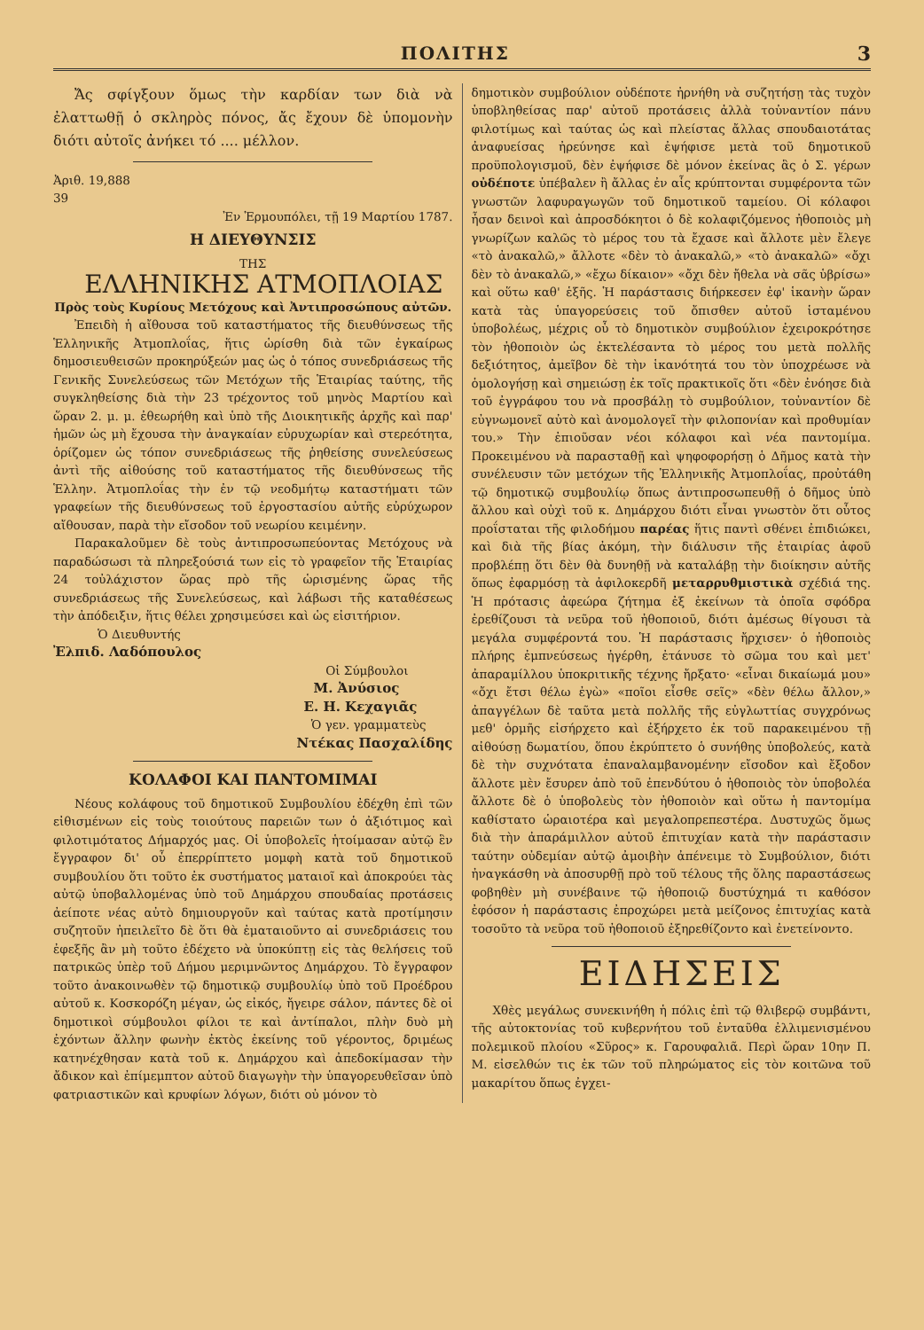ΠΟΛΙΤΗΣ 3
Ἄς σφίγξουν ὅμως τὴν καρδίαν των διὰ νὰ ἐλαττωθῇ ὁ σκληρὸς πόνος, ἄς ἔχουν δὲ ὑπομονὴν διότι αὐτοῖς ἀνήκει τό .... μέλλον.
Ἀριθ. 19,888
39
Ἐν Ἑρμουπόλει, τῇ 19 Μαρτίου 1787.
Η ΔΙΕΥΘΥΝΣΙΣ
ΤΗΣ
ΕΛΛΗΝΙΚΗΣ ΑΤΜΟΠΛΟΙΑΣ
Πρὸς τοὺς Κυρίους Μετόχους καὶ Ἀντιπροσώπους αὐτῶν.
Ἐπειδὴ ἡ αἴθουσα τοῦ καταστήματος τῆς διευθύνσεως τῆς Ἑλληνικῆς Ἀτμοπλοΐας, ἥτις ὡρίσθη διὰ τῶν ἐγκαίρως δημοσιευθεισῶν προκηρύξεών μας ὡς ὁ τόπος συνεδριάσεως τῆς Γενικῆς Συνελεύσεως τῶν Μετόχων τῆς Ἑταιρίας ταύτης, τῆς συγκληθείσης διὰ τὴν 23 τρέχοντος τοῦ μηνὸς Μαρτίου καὶ ὥραν 2. μ. μ. ἐθεωρήθη καὶ ὑπὸ τῆς Διοικητικῆς ἀρχῆς καὶ παρ' ἡμῶν ὡς μὴ ἔχουσα τὴν ἀναγκαίαν εὐρυχωρίαν καὶ στερεότητα, ὁρίζομεν ὡς τόπον συνεδριάσεως τῆς ῥηθείσης συνελεύσεως ἀντὶ τῆς αἰθούσης τοῦ καταστήματος τῆς διευθύνσεως τῆς Ἑλλην. Ἀτμοπλοΐας τὴν ἐν τῷ νεοδμήτῳ καταστήματι τῶν γραφείων τῆς διευθύνσεως τοῦ ἐργοστασίου αὐτῆς εὐρύχωρον αἴθουσαν, παρὰ τὴν εἴσοδον τοῦ νεωρίου κειμένην.
Παρακαλοῦμεν δὲ τοὺς ἀντιπροσωπεύοντας Μετόχους νὰ παραδώσωσι τὰ πληρεξούσιά των εἰς τὸ γραφεῖον τῆς Ἑταιρίας 24 τοὐλάχιστον ὥρας πρὸ τῆς ὡρισμένης ὥρας τῆς συνεδριάσεως τῆς Συνελεύσεως, καὶ λάβωσι τῆς καταθέσεως τὴν ἀπόδειξιν, ἥτις θέλει χρησιμεύσει καὶ ὡς εἰσιτήριον.
Ὁ Διευθυντής
Ἐλπιδ. Λαδόπουλος
Οἱ Σύμβουλοι
Μ. Ἀνύσιος
Ε. Η. Κεχαγιᾶς
Ὁ γεν. γραμματεὺς
Ντέκας Πασχαλίδης
ΚΟΛΑΦΟΙ ΚΑΙ ΠΑΝΤΟΜΙΜΑΙ
Νέους κολάφους τοῦ δημοτικοῦ Συμβουλίου ἐδέχθη ἐπὶ τῶν εἰθισμένων εἰς τοὺς τοιούτους παρειῶν των ὁ ἀξιότιμος καὶ φιλοτιμότατος Δήμαρχός μας. Οἱ ὑποβολεῖς ἡτοίμασαν αὐτῷ ἓν ἔγγραφον δι' οὗ ἐπερρίπτετο μομφὴ κατὰ τοῦ δημοτικοῦ συμβουλίου ὅτι τοῦτο ἐκ συστήματος ματαιοῖ καὶ ἀποκρούει τὰς αὐτῷ ὑποβαλλομένας ὑπὸ τοῦ Δημάρχου σπουδαίας προτάσεις ἀείποτε νέας αὐτὸ δημιουργοῦν καὶ ταύτας κατὰ προτίμησιν συζητοῦν ἠπειλεῖτο δὲ ὅτι θὰ ἐματαιοῦντο αἱ συνεδριάσεις του ἐφεξῆς ἂν μὴ τοῦτο ἐδέχετο νὰ ὑποκύπτῃ εἰς τὰς θελήσεις τοῦ πατρικῶς ὑπὲρ τοῦ Δήμου μεριμνῶντος Δημάρχου. Τὸ ἔγγραφον τοῦτο ἀνακοινωθὲν τῷ δημοτικῷ συμβουλίῳ ὑπὸ τοῦ Προέδρου αὐτοῦ κ. Κοσκορόζη μέγαν, ὡς εἰκός, ἤγειρε σάλον, πάντες δὲ οἱ δημοτικοὶ σύμβουλοι φίλοι τε καὶ ἀντίπαλοι, πλὴν δυὸ μὴ ἐχόντων ἄλλην φωνὴν ἐκτὸς ἐκείνης τοῦ γέροντος, δριμέως κατηνέχθησαν κατὰ τοῦ κ. Δημάρχου καὶ ἀπεδοκίμασαν τὴν ἄδικον καὶ ἐπίμεμπτον αὐτοῦ διαγωγὴν τὴν ὑπαγορευθεῖσαν ὑπὸ φατριαστικῶν καὶ κρυφίων λόγων, διότι οὐ μόνον τὸ
δημοτικὸν συμβούλιον οὐδέποτε ἠρνήθη νὰ συζητήσῃ τὰς τυχὸν ὑποβληθείσας παρ' αὐτοῦ προτάσεις ἀλλὰ τοὐναντίον πάνυ φιλοτίμως καὶ ταύτας ὡς καὶ πλείστας ἄλλας σπουδαιοτάτας ἀναφυείσας ἠρεύνησε καὶ ἐψήφισε μετὰ τοῦ δημοτικοῦ προϋπολογισμοῦ, δὲν ἐψήφισε δὲ μόνον ἐκείνας ἃς ὁ Σ. γέρων οὐδέποτε ὑπέβαλεν ἢ ἄλλας ἐν αἷς κρύπτονται συμφέροντα τῶν γνωστῶν λαφυραγωγῶν τοῦ δημοτικοῦ ταμείου. Οἱ κόλαφοι ἦσαν δεινοὶ καὶ ἀπροσδόκητοι ὁ δὲ κολαφιζόμενος ἠθοποιὸς μὴ γνωρίζων καλῶς τὸ μέρος του τὰ ἔχασε καὶ ἄλλοτε μὲν ἔλεγε «τὸ ἀνακαλῶ,» ἄλλοτε «δὲν τὸ ἀνακαλῶ,» «τὸ ἀνακαλῶ» «ὄχι δὲν τὸ ἀνακαλῶ,» «ἔχω δίκαιον» «ὄχι δὲν ἤθελα νὰ σᾶς ὑβρίσω» καὶ οὕτω καθ' ἑξῆς. Ἡ παράστασις διήρκεσεν ἐφ' ἱκανὴν ὥραν κατὰ τὰς ὑπαγορεύσεις τοῦ ὄπισθεν αὐτοῦ ἱσταμένου ὑποβολέως, μέχρις οὗ τὸ δημοτικὸν συμβούλιον ἐχειροκρότησε τὸν ἠθοποιὸν ὡς ἐκτελέσαντα τὸ μέρος του μετὰ πολλῆς δεξιότητος, ἀμεῖβον δὲ τὴν ἱκανότητά του τὸν ὑποχρέωσε νὰ ὁμολογήσῃ καὶ σημειώσῃ ἐκ τοῖς πρακτικοῖς ὅτι «δὲν ἐνόησε διὰ τοῦ ἐγγράφου του νὰ προσβάλῃ τὸ συμβούλιον, τοὐναντίον δὲ εὐγνωμονεῖ αὐτὸ καὶ ἀνομολογεῖ τὴν φιλοπονίαν καὶ προθυμίαν του.» Τὴν ἐπιοῦσαν νέοι κόλαφοι καὶ νέα παντομίμα. Προκειμένου νὰ παρασταθῇ καὶ ψηφοφορήσῃ ὁ Δῆμος κατὰ τὴν συνέλευσιν τῶν μετόχων τῆς Ἑλληνικῆς Ἀτμοπλοΐας, προὐτάθη τῷ δημοτικῷ συμβουλίῳ ὅπως ἀντιπροσωπευθῇ ὁ δῆμος ὑπὸ ἄλλου καὶ οὐχὶ τοῦ κ. Δημάρχου διότι εἶναι γνωστὸν ὅτι οὗτος προΐσταται τῆς φιλοδήμου παρέας ἥτις παντὶ σθένει ἐπιδιώκει, καὶ διὰ τῆς βίας ἀκόμη, τὴν διάλυσιν τῆς ἑταιρίας ἀφοῦ προβλέπῃ ὅτι δὲν θὰ δυνηθῇ νὰ καταλάβῃ τὴν διοίκησιν αὐτῆς ὅπως ἐφαρμόσῃ τὰ ἀφιλοκερδῆ μεταρρυθμιστικὰ σχέδιά της. Ἡ πρότασις ἀφεώρα ζήτημα ἐξ ἐκείνων τὰ ὁποῖα σφόδρα ἐρεθίζουσι τὰ νεῦρα τοῦ ἠθοποιοῦ, διότι ἀμέσως θίγουσι τὰ μεγάλα συμφέροντά του. Ἡ παράστασις ἤρχισεν· ὁ ἠθοποιὸς πλήρης ἐμπνεύσεως ἠγέρθη, ἐτάνυσε τὸ σῶμα του καὶ μετ' ἀπαραμίλλου ὑποκριτικῆς τέχνης ἤρξατο· «εἶναι δικαίωμά μου» «ὄχι ἔτσι θέλω ἐγὼ» «ποῖοι εἶσθε σεῖς» «δὲν θέλω ἄλλον,» ἀπαγγέλων δὲ ταῦτα μετὰ πολλῆς τῆς εὐγλωττίας συγχρόνως μεθ' ὁρμῆς εἰσήρχετο καὶ ἐξήρχετο ἐκ τοῦ παρακειμένου τῇ αἰθούσῃ δωματίου, ὅπου ἐκρύπτετο ὁ συνήθης ὑποβολεύς, κατὰ δὲ τὴν συχνότατα ἐπαναλαμβανομένην εἴσοδον καὶ ἔξοδον ἄλλοτε μὲν ἔσυρεν ἀπὸ τοῦ ἐπενδύτου ὁ ἠθοποιὸς τὸν ὑποβολέα ἄλλοτε δὲ ὁ ὑποβολεὺς τὸν ἠθοποιὸν καὶ οὕτω ἡ παντομίμα καθίστατο ὡραιοτέρα καὶ μεγαλοπρεπεστέρα. Δυστυχῶς ὅμως διὰ τὴν ἀπαράμιλλον αὐτοῦ ἐπιτυχίαν κατὰ τὴν παράστασιν ταύτην οὐδεμίαν αὐτῷ ἀμοιβὴν ἀπένειμε τὸ Συμβούλιον, διότι ἠναγκάσθη νὰ ἀποσυρθῇ πρὸ τοῦ τέλους τῆς ὅλης παραστάσεως φοβηθὲν μὴ συνέβαινε τῷ ἠθοποιῷ δυστύχημά τι καθόσον ἐφόσον ἡ παράστασις ἐπροχώρει μετὰ μείζονος ἐπιτυχίας κατὰ τοσοῦτο τὰ νεῦρα τοῦ ἠθοποιοῦ ἐξηρεθίζοντο καὶ ἐνετείνοντο.
ΕΙΔΗΣΕΙΣ
Χθὲς μεγάλως συνεκινήθη ἡ πόλις ἐπὶ τῷ θλιβερῷ συμβάντι, τῆς αὐτοκτονίας τοῦ κυβερνήτου τοῦ ἐνταῦθα ἐλλιμενισμένου πολεμικοῦ πλοίου «Σῦρος» κ. Γαρουφαλιᾶ. Περὶ ὥραν 10ην Π. Μ. εἰσελθών τις ἐκ τῶν τοῦ πληρώματος εἰς τὸν κοιτῶνα τοῦ μακαρίτου ὅπως ἐγχει-